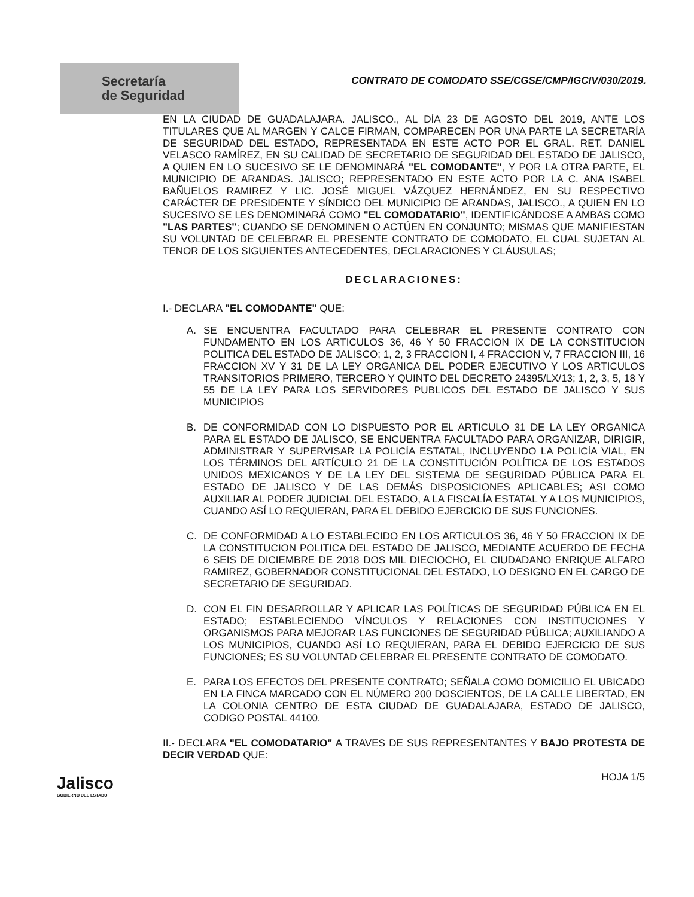Secretaría
de Seguridad
CONTRATO DE COMODATO SSE/CGSE/CMP/IGCIV/030/2019.
EN LA CIUDAD DE GUADALAJARA. JALISCO., AL DÍA 23 DE AGOSTO DEL 2019, ANTE LOS TITULARES QUE AL MARGEN Y CALCE FIRMAN, COMPARECEN POR UNA PARTE LA SECRETARÍA DE SEGURIDAD DEL ESTADO, REPRESENTADA EN ESTE ACTO POR EL GRAL. RET. DANIEL VELASCO RAMÍREZ, EN SU CALIDAD DE SECRETARIO DE SEGURIDAD DEL ESTADO DE JALISCO, A QUIEN EN LO SUCESIVO SE LE DENOMINARÁ "EL COMODANTE", Y POR LA OTRA PARTE, EL MUNICIPIO DE ARANDAS. JALISCO; REPRESENTADO EN ESTE ACTO POR LA C. ANA ISABEL BAÑUELOS RAMIREZ Y LIC. JOSÉ MIGUEL VÁZQUEZ HERNÁNDEZ, EN SU RESPECTIVO CARÁCTER DE PRESIDENTE Y SÍNDICO DEL MUNICIPIO DE ARANDAS, JALISCO., A QUIEN EN LO SUCESIVO SE LES DENOMINARÁ COMO "EL COMODATARIO", IDENTIFICÁNDOSE A AMBAS COMO "LAS PARTES"; CUANDO SE DENOMINEN O ACTÚEN EN CONJUNTO; MISMAS QUE MANIFIESTAN SU VOLUNTAD DE CELEBRAR EL PRESENTE CONTRATO DE COMODATO, EL CUAL SUJETAN AL TENOR DE LOS SIGUIENTES ANTECEDENTES, DECLARACIONES Y CLÁUSULAS;
DECLARACIONES:
I.- DECLARA "EL COMODANTE" QUE:
A. SE ENCUENTRA FACULTADO PARA CELEBRAR EL PRESENTE CONTRATO CON FUNDAMENTO EN LOS ARTICULOS 36, 46 Y 50 FRACCION IX DE LA CONSTITUCION POLITICA DEL ESTADO DE JALISCO; 1, 2, 3 FRACCION I, 4 FRACCION V, 7 FRACCION III, 16 FRACCION XV Y 31 DE LA LEY ORGANICA DEL PODER EJECUTIVO Y LOS ARTICULOS TRANSITORIOS PRIMERO, TERCERO Y QUINTO DEL DECRETO 24395/LX/13; 1, 2, 3, 5, 18 Y 55 DE LA LEY PARA LOS SERVIDORES PUBLICOS DEL ESTADO DE JALISCO Y SUS MUNICIPIOS
B. DE CONFORMIDAD CON LO DISPUESTO POR EL ARTICULO 31 DE LA LEY ORGANICA PARA EL ESTADO DE JALISCO, SE ENCUENTRA FACULTADO PARA ORGANIZAR, DIRIGIR, ADMINISTRAR Y SUPERVISAR LA POLICÍA ESTATAL, INCLUYENDO LA POLICÍA VIAL, EN LOS TÉRMINOS DEL ARTÍCULO 21 DE LA CONSTITUCIÓN POLÍTICA DE LOS ESTADOS UNIDOS MEXICANOS Y DE LA LEY DEL SISTEMA DE SEGURIDAD PÚBLICA PARA EL ESTADO DE JALISCO Y DE LAS DEMÁS DISPOSICIONES APLICABLES; ASI COMO AUXILIAR AL PODER JUDICIAL DEL ESTADO, A LA FISCALÍA ESTATAL Y A LOS MUNICIPIOS, CUANDO ASÍ LO REQUIERAN, PARA EL DEBIDO EJERCICIO DE SUS FUNCIONES.
C. DE CONFORMIDAD A LO ESTABLECIDO EN LOS ARTICULOS 36, 46 Y 50 FRACCION IX DE LA CONSTITUCION POLITICA DEL ESTADO DE JALISCO, MEDIANTE ACUERDO DE FECHA 6 SEIS DE DICIEMBRE DE 2018 DOS MIL DIECIOCHO, EL CIUDADANO ENRIQUE ALFARO RAMIREZ, GOBERNADOR CONSTITUCIONAL DEL ESTADO, LO DESIGNO EN EL CARGO DE SECRETARIO DE SEGURIDAD.
D. CON EL FIN DESARROLLAR Y APLICAR LAS POLÍTICAS DE SEGURIDAD PÚBLICA EN EL ESTADO; ESTABLECIENDO VÍNCULOS Y RELACIONES CON INSTITUCIONES Y ORGANISMOS PARA MEJORAR LAS FUNCIONES DE SEGURIDAD PÚBLICA; AUXILIANDO A LOS MUNICIPIOS, CUANDO ASÍ LO REQUIERAN, PARA EL DEBIDO EJERCICIO DE SUS FUNCIONES; ES SU VOLUNTAD CELEBRAR EL PRESENTE CONTRATO DE COMODATO.
E. PARA LOS EFECTOS DEL PRESENTE CONTRATO; SEÑALA COMO DOMICILIO EL UBICADO EN LA FINCA MARCADO CON EL NÚMERO 200 DOSCIENTOS, DE LA CALLE LIBERTAD, EN LA COLONIA CENTRO DE ESTA CIUDAD DE GUADALAJARA, ESTADO DE JALISCO, CODIGO POSTAL 44100.
II.- DECLARA "EL COMODATARIO" A TRAVES DE SUS REPRESENTANTES Y BAJO PROTESTA DE DECIR VERDAD QUE:
HOJA 1/5
Jalisco
GOBIERNO DEL ESTADO